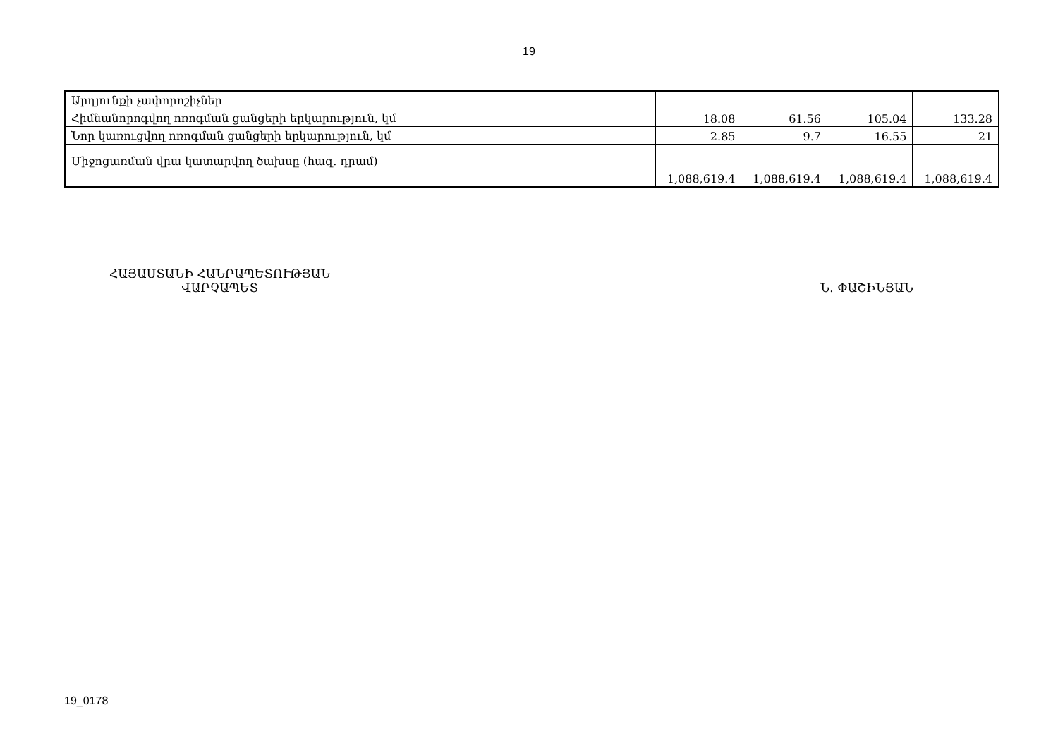19
| Արդյունքի չափորոշիչներ | | | | |
| Հիմնանորոգվող ոռոգման ցանցերի երկարություն, կմ | 18.08 | 61.56 | 105.04 | 133.28 |
| Նոր կառուցվող ոռոգման ցանցերի երկարություն, կմ | 2.85 | 9.7 | 16.55 | 21 |
| Միջոցառման վրա կատարվող ծախսը (հազ. դրամ) | 1,088,619.4 | 1,088,619.4 | 1,088,619.4 | 1,088,619.4 |
ՀԱՅԱՍՏԱՆԻ ՀԱՆՐԱՊԵՏՈՒԹՅԱՆ
ՎԱՐՉԱՊԵՏ
Ն. ՓԱՇԻՆՅԱՆ
19_0178